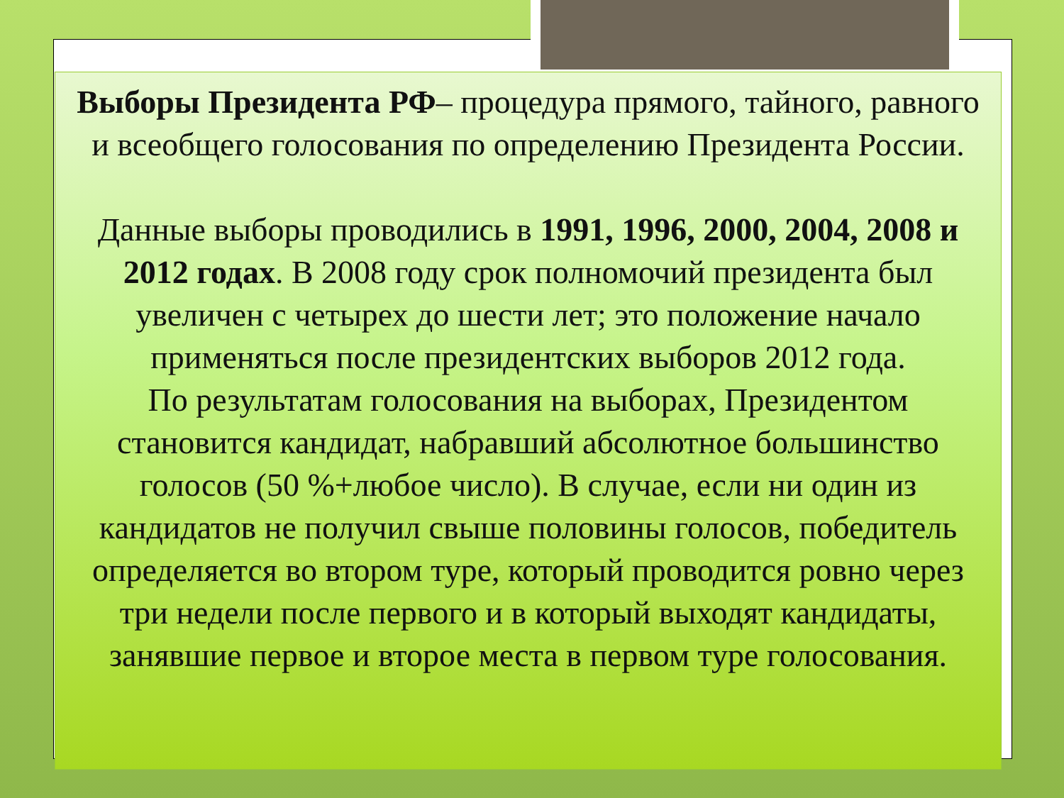Выборы Президента РФ– процедура прямого, тайного, равного и всеобщего голосования по определению Президента России.
Данные выборы проводились в 1991, 1996, 2000, 2004, 2008 и 2012 годах. В 2008 году срок полномочий президента был увеличен с четырех до шести лет; это положение начало применяться после президентских выборов 2012 года.
По результатам голосования на выборах, Президентом становится кандидат, набравший абсолютное большинство голосов (50 %+любое число). В случае, если ни один из кандидатов не получил свыше половины голосов, победитель определяется во втором туре, который проводится ровно через три недели после первого и в который выходят кандидаты, занявшие первое и второе места в первом туре голосования.